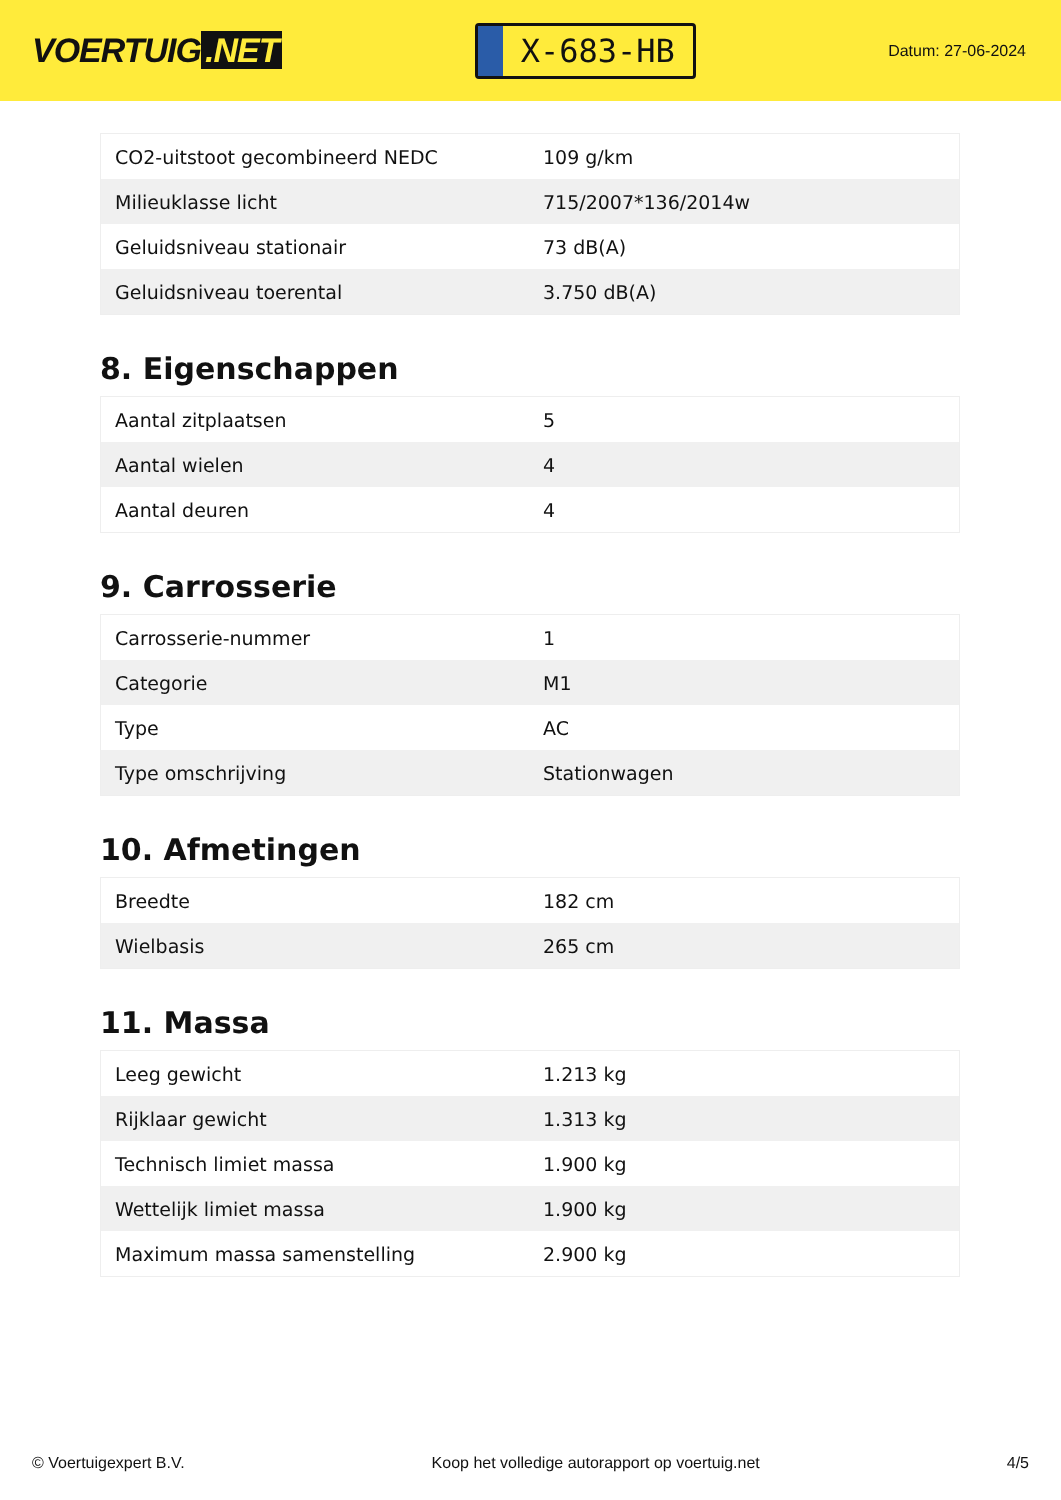VOERTUIG.NET
X-683-HB
Datum: 27-06-2024
| CO2-uitstoot gecombineerd NEDC | 109 g/km |
| Milieuklasse licht | 715/2007*136/2014w |
| Geluidsniveau stationair | 73 dB(A) |
| Geluidsniveau toerental | 3.750 dB(A) |
8. Eigenschappen
| Aantal zitplaatsen | 5 |
| Aantal wielen | 4 |
| Aantal deuren | 4 |
9. Carrosserie
| Carrosserie-nummer | 1 |
| Categorie | M1 |
| Type | AC |
| Type omschrijving | Stationwagen |
10. Afmetingen
| Breedte | 182 cm |
| Wielbasis | 265 cm |
11. Massa
| Leeg gewicht | 1.213 kg |
| Rijklaar gewicht | 1.313 kg |
| Technisch limiet massa | 1.900 kg |
| Wettelijk limiet massa | 1.900 kg |
| Maximum massa samenstelling | 2.900 kg |
© Voertuigexpert B.V. Koop het volledige autorapport op voertuig.net 4/5